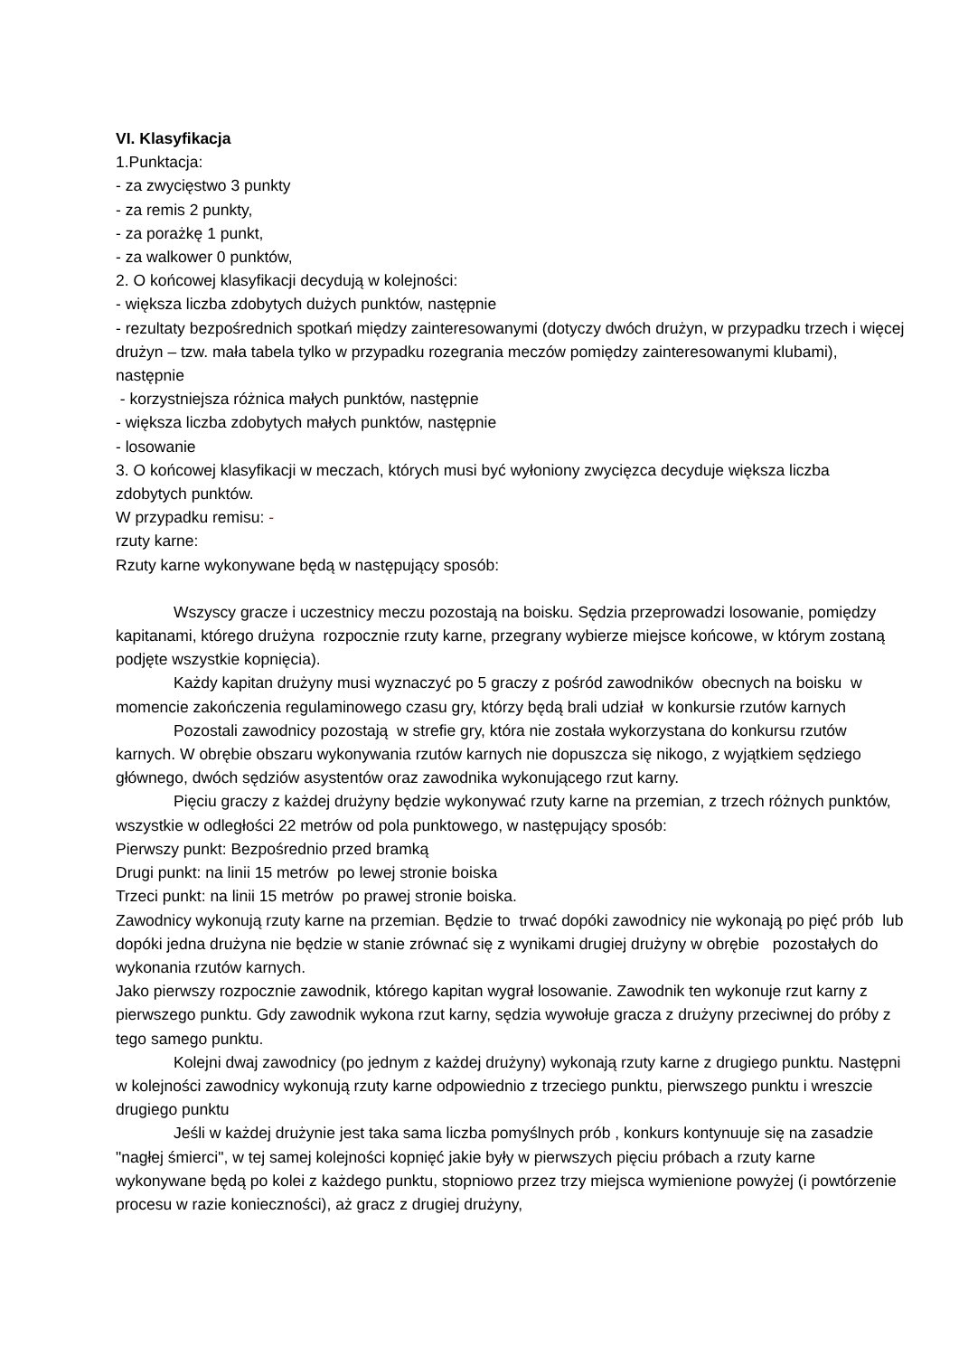VI. Klasyfikacja
1.Punktacja:
- za zwycięstwo 3 punkty
- za remis 2 punkty,
- za porażkę 1 punkt,
- za walkower 0 punktów,
2. O końcowej klasyfikacji decydują w kolejności:
- większa liczba zdobytych dużych punktów, następnie
- rezultaty bezpośrednich spotkań między zainteresowanymi (dotyczy dwóch drużyn, w przypadku trzech i więcej drużyn – tzw. mała tabela tylko w przypadku rozegrania meczów pomiędzy zainteresowanymi klubami), następnie
- korzystniejsza różnica małych punktów, następnie
- większa liczba zdobytych małych punktów, następnie
- losowanie
3. O końcowej klasyfikacji w meczach, których musi być wyłoniony zwycięzca decyduje większa liczba zdobytych punktów.
W przypadku remisu: -
rzuty karne:
Rzuty karne wykonywane będą w następujący sposób:
Wszyscy gracze i uczestnicy meczu pozostają na boisku. Sędzia przeprowadzi losowanie, pomiędzy kapitanami, którego drużyna rozpocznie rzuty karne, przegrany wybierze miejsce końcowe, w którym zostaną podjęte wszystkie kopnięcia).
Każdy kapitan drużyny musi wyznaczyć po 5 graczy z pośród zawodników obecnych na boisku w momencie zakończenia regulaminowego czasu gry, którzy będą brali udział w konkursie rzutów karnych
Pozostali zawodnicy pozostają w strefie gry, która nie została wykorzystana do konkursu rzutów karnych. W obrębie obszaru wykonywania rzutów karnych nie dopuszcza się nikogo, z wyjątkiem sędziego głównego, dwóch sędziów asystentów oraz zawodnika wykonującego rzut karny.
Pięciu graczy z każdej drużyny będzie wykonywać rzuty karne na przemian, z trzech różnych punktów, wszystkie w odległości 22 metrów od pola punktowego, w następujący sposób:
Pierwszy punkt: Bezpośrednio przed bramką
Drugi punkt: na linii 15 metrów po lewej stronie boiska
Trzeci punkt: na linii 15 metrów po prawej stronie boiska.
Zawodnicy wykonują rzuty karne na przemian. Będzie to trwać dopóki zawodnicy nie wykonają po pięć prób lub dopóki jedna drużyna nie będzie w stanie zrównać się z wynikami drugiej drużyny w obrębie pozostałych do wykonania rzutów karnych.
Jako pierwszy rozpocznie zawodnik, którego kapitan wygrał losowanie. Zawodnik ten wykonuje rzut karny z pierwszego punktu. Gdy zawodnik wykona rzut karny, sędzia wywołuje gracza z drużyny przeciwnej do próby z tego samego punktu.
Kolejni dwaj zawodnicy (po jednym z każdej drużyny) wykonają rzuty karne z drugiego punktu. Następni w kolejności zawodnicy wykonują rzuty karne odpowiednio z trzeciego punktu, pierwszego punktu i wreszcie drugiego punktu
Jeśli w każdej drużynie jest taka sama liczba pomyślnych prób , konkurs kontynuuje się na zasadzie "nagłej śmierci", w tej samej kolejności kopnięć jakie były w pierwszych pięciu próbach a rzuty karne wykonywane będą po kolei z każdego punktu, stopniowo przez trzy miejsca wymienione powyżej (i powtórzenie procesu w razie konieczności), aż gracz z drugiej drużyny,